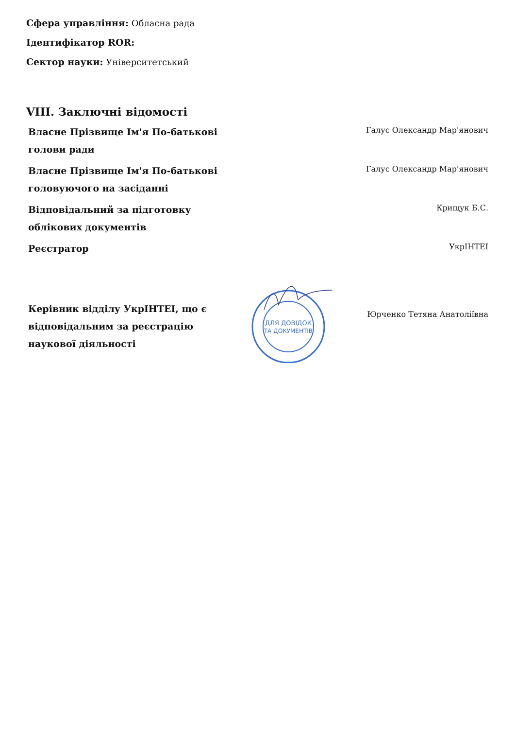Сфера управління: Обласна рада
Ідентифікатор ROR:
Сектор науки: Університетський
VIII. Заключні відомості
| Власне Прізвище Ім'я По-батькові голови ради | | Галус Олександр Мар'янович |
| Власне Прізвище Ім'я По-батькові головуючого на засіданні | | Галус Олександр Мар'янович |
| Відповідальний за підготовку облікових документів | | Крищук Б.С. |
| Реєстратор | | УкрІНТЕІ |
| Керівник відділу УкрІНТЕІ, що є відповідальним за реєстрацію наукової діяльності | ДЛЯ ДОВІДОК ТА ДОКУМЕНТІВ | Юрченко Тетяна Анатоліївна |